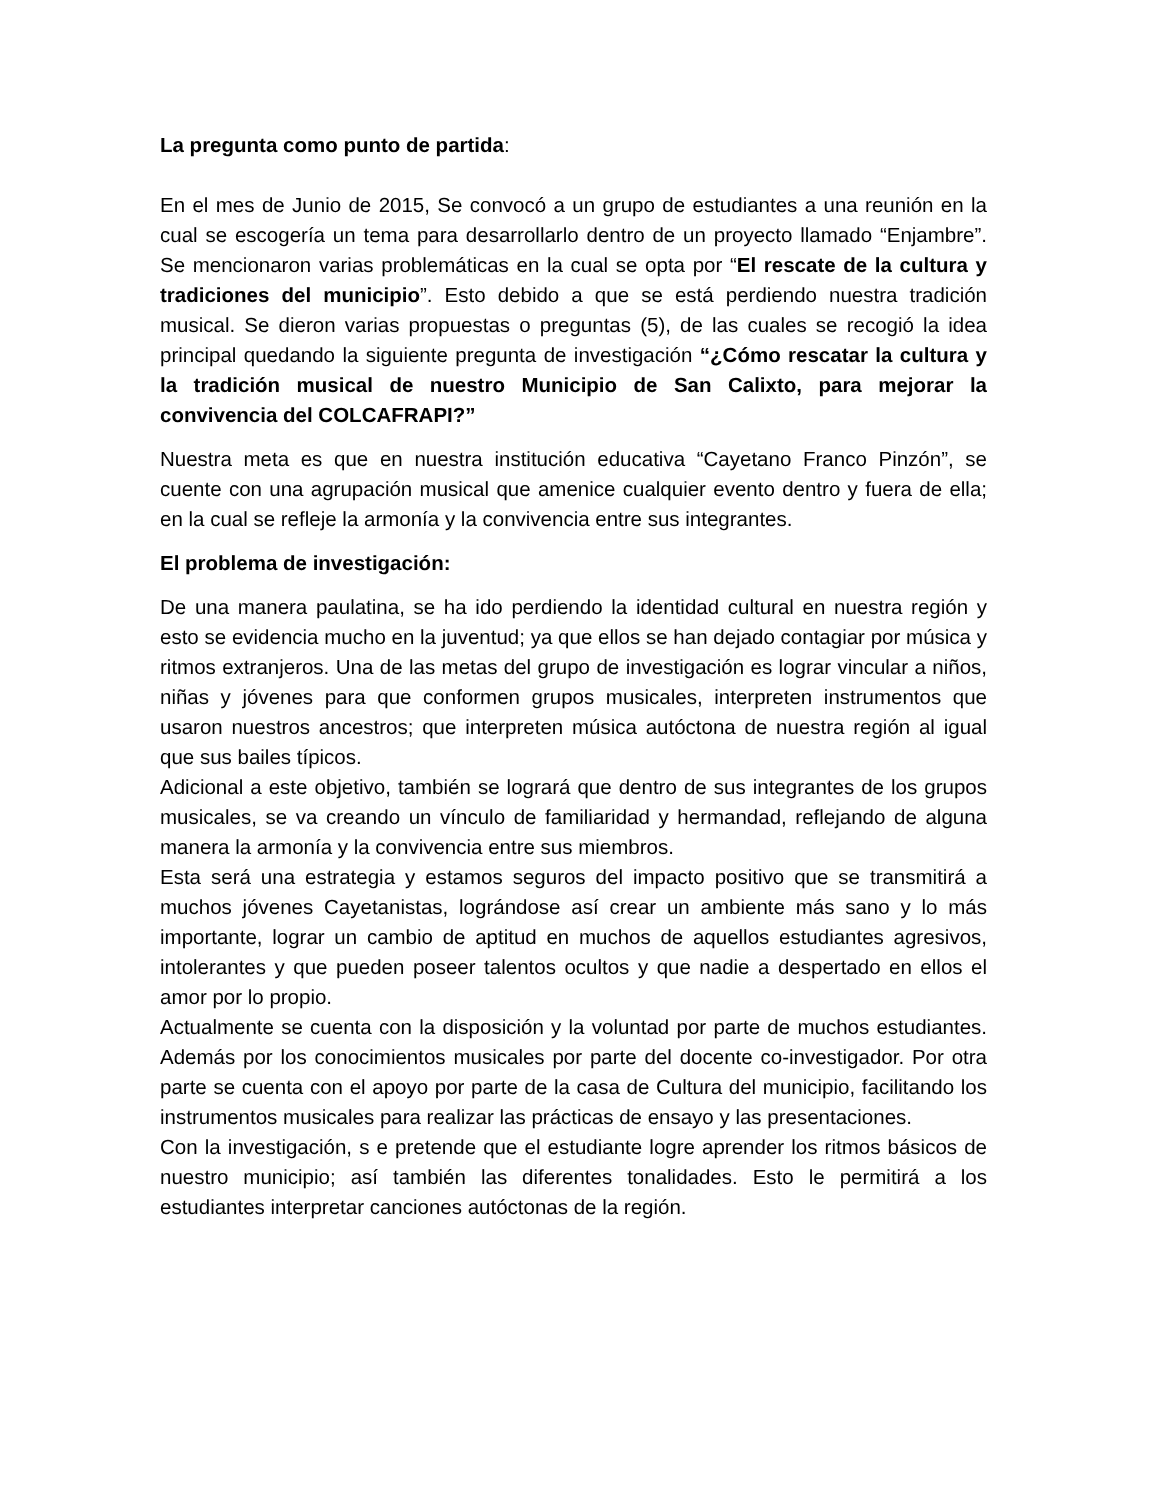La pregunta como punto de partida:
En el mes de Junio de 2015, Se convocó a un grupo de estudiantes a una reunión en la cual se escogería un tema para desarrollarlo dentro de un proyecto llamado “Enjambre”. Se mencionaron varias problemáticas en la cual se opta por “El rescate de la cultura y tradiciones del municipio”. Esto debido a que se está perdiendo nuestra tradición musical. Se dieron varias propuestas o preguntas (5), de las cuales se recogió la idea principal quedando la siguiente pregunta de investigación “¿Cómo rescatar la cultura y la tradición musical de nuestro Municipio de San Calixto, para mejorar la convivencia del COLCAFRAPI?”
Nuestra meta es que en nuestra institución educativa “Cayetano Franco Pinzón”, se cuente con una agrupación musical que amenice cualquier evento dentro y fuera de ella; en la cual se refleje la armonía y la convivencia entre sus integrantes.
El problema de investigación:
De una manera paulatina, se ha ido perdiendo la identidad cultural en nuestra región y esto se evidencia mucho en la juventud; ya que ellos se han dejado contagiar por música y ritmos extranjeros. Una de las metas del grupo de investigación es lograr vincular a niños, niñas y jóvenes para que conformen grupos musicales, interpreten instrumentos que usaron nuestros ancestros; que interpreten música autóctona de nuestra región al igual que sus bailes típicos.
Adicional a este objetivo, también se logrará que dentro de sus integrantes de los grupos musicales, se va creando un vínculo de familiaridad y hermandad, reflejando de alguna manera la armonía y la convivencia entre sus miembros.
Esta será una estrategia y estamos seguros del impacto positivo que se transmitirá a muchos jóvenes Cayetanistas, lográndose así crear un ambiente más sano y lo más importante, lograr un cambio de aptitud en muchos de aquellos estudiantes agresivos, intolerantes y que pueden poseer talentos ocultos y que nadie a despertado en ellos el amor por lo propio.
Actualmente se cuenta con la disposición y la voluntad por parte de muchos estudiantes. Además por los conocimientos musicales por parte del docente co-investigador. Por otra parte se cuenta con el apoyo por parte de la casa de Cultura del municipio, facilitando los instrumentos musicales para realizar las prácticas de ensayo y las presentaciones.
Con la investigación, s e pretende que el estudiante logre aprender los ritmos básicos de nuestro municipio; así también las diferentes tonalidades. Esto le permitirá a los estudiantes interpretar canciones autóctonas de la región.